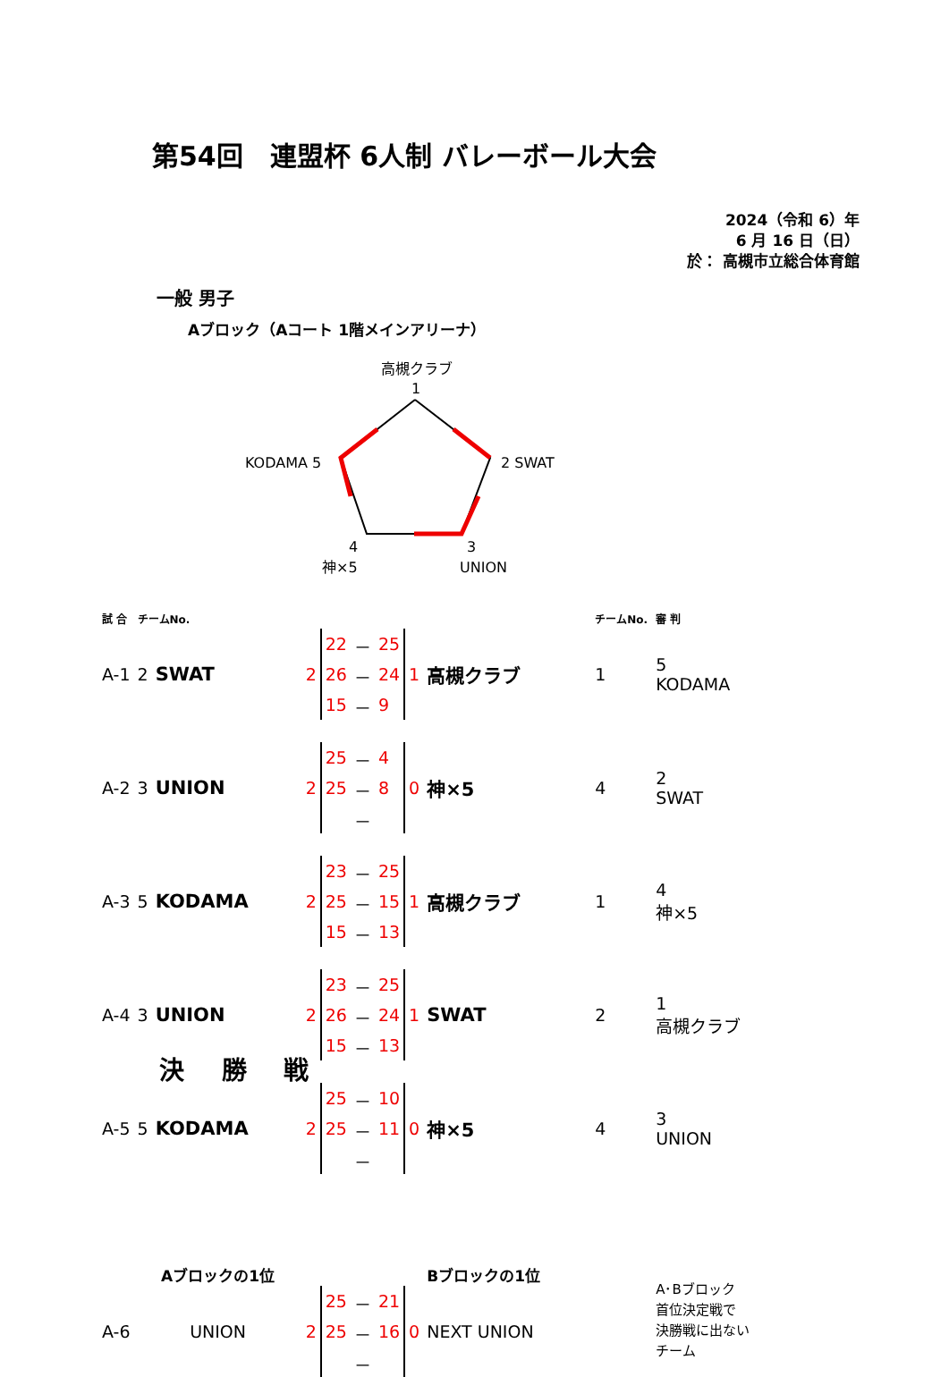第54回　連盟杯 6人制 バレーボール大会
2024（令和 6）年
6 月 16 日（日）
於： 高槻市立総合体育館
一般 男子
Aブロック（Aコート 1階メインアリーナ）
高槻クラブ
1
2 SWAT
KODAMA 5
4
神×5
3
UNION
| 試 合 | チームNo. | | | | | | | | チームNo. | 審 判 |
| A-1 | 2 | SWAT | 2 | 22 | － | 25 | 1 | 高槻クラブ | 1 | 5 KODAMA |
| | | | | 26 | － | 24 | | | | |
| | | | | 15 | － | 9 | | | | |
| A-2 | 3 | UNION | 2 | 25 | － | 4 | 0 | 神×5 | 4 | 2 SWAT |
| | | | | 25 | － | 8 | | | | |
| | | | | | － | | | | | |
| A-3 | 5 | KODAMA | 2 | 23 | － | 25 | 1 | 高槻クラブ | 1 | 4 神×5 |
| | | | | 25 | － | 15 | | | | |
| | | | | 15 | － | 13 | | | | |
| A-4 | 3 | UNION | 2 | 23 | － | 25 | 1 | SWAT | 2 | 1 高槻クラブ |
| | | | | 26 | － | 24 | | | | |
| | | | | 15 | － | 13 | | | | |
| A-5 | 5 | KODAMA | 2 | 25 | － | 10 | 0 | 神×5 | 4 | 3 UNION |
| | | | | 25 | － | 11 | | | | |
| | | | | | － | | | | | |
| | Aブロックの1位 | | | | | | | Bブロックの1位 | | A･Bブロック 首位決定戦で 決勝戦に出ない チーム |
| A-6 | UNION | | 2 | 25 | － | 21 | 0 | NEXT UNION | | |
| | | | | 25 | － | 16 | | | | |
| | | | | | － | | | | | |
決 勝 戦